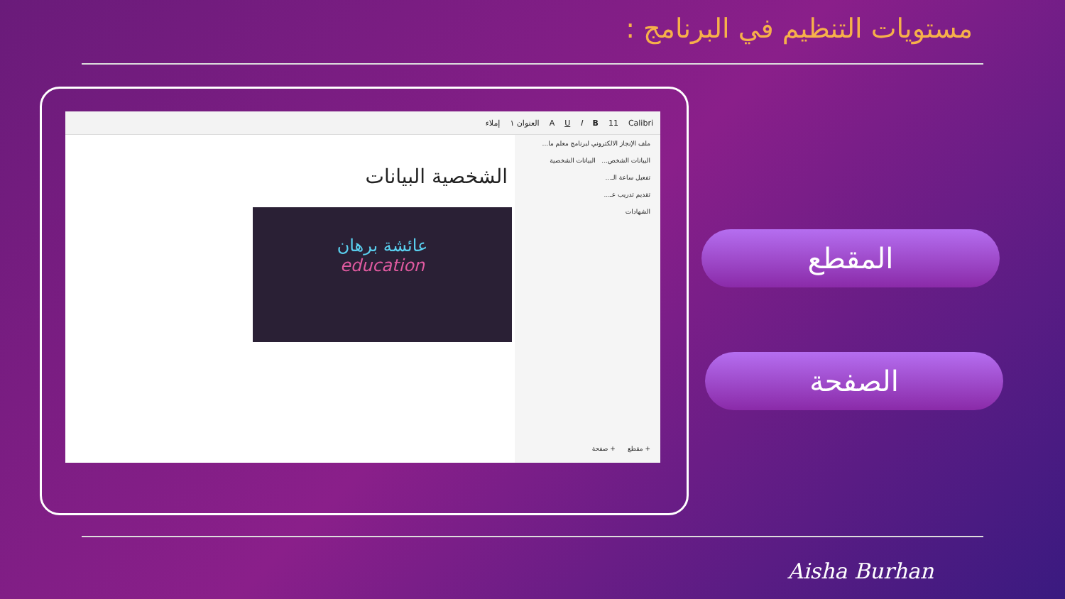مستويات التنظيم في البرنامج :
Calibri 11 B I U A العنوان ١ إملاء
ملف الإنجاز الالكتروني لبرنامج معلم ما...
البيانات الشخص... البيانات الشخصية
تفعيل ساعة الـ...
تقديم تدريب عـ...
الشهادات
+ مقطع + صفحة
الشخصية البيانات
عائشة برهان
education
المقطع
الصفحة
Aisha Burhan